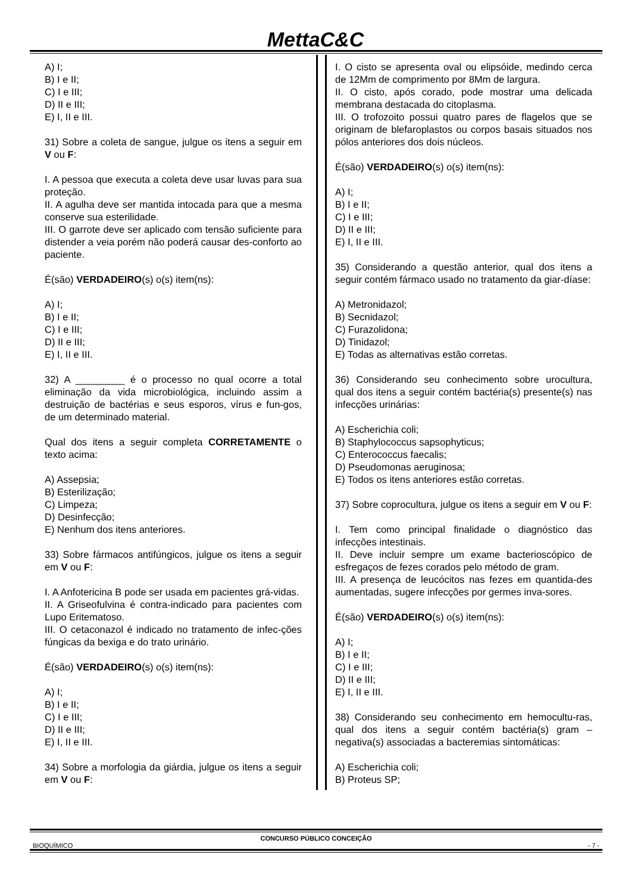MettaC&C
A) I;
B) I e II;
C) I e III;
D) II e III;
E) I, II e III.
31) Sobre a coleta de sangue, julgue os itens a seguir em V ou F:
I. A pessoa que executa a coleta deve usar luvas para sua proteção.
II. A agulha deve ser mantida intocada para que a mesma conserve sua esterilidade.
III. O garrote deve ser aplicado com tensão suficiente para distender a veia porém não poderá causar des-conforto ao paciente.
É(são) VERDADEIRO(s) o(s) item(ns):
A) I;
B) I e II;
C) I e III;
D) II e III;
E) I, II e III.
32) A _________ é o processo no qual ocorre a total eliminação da vida microbiológica, incluindo assim a destruição de bactérias e seus esporos, vírus e fun-gos, de um determinado material.
Qual dos itens a seguir completa CORRETAMENTE o texto acima:
A) Assepsia;
B) Esterilização;
C) Limpeza;
D) Desinfecção;
E) Nenhum dos itens anteriores.
33) Sobre fármacos antifúngicos, julgue os itens a seguir em V ou F:
I. A Anfotericina B pode ser usada em pacientes grá-vidas.
II. A Griseofulvina é contra-indicado para pacientes com Lupo Eritematoso.
III. O cetaconazol é indicado no tratamento de infec-ções fúngicas da bexiga e do trato urinário.
É(são) VERDADEIRO(s) o(s) item(ns):
A) I;
B) I e II;
C) I e III;
D) II e III;
E) I, II e III.
34) Sobre a morfologia da giárdia, julgue os itens a seguir em V ou F:
I. O cisto se apresenta oval ou elipsóide, medindo cerca de 12Mm de comprimento por 8Mm de largura.
II. O cisto, após corado, pode mostrar uma delicada membrana destacada do citoplasma.
III. O trofozoito possui quatro pares de flagelos que se originam de blefaroplastos ou corpos basais situados nos pólos anteriores dos dois núcleos.
É(são) VERDADEIRO(s) o(s) item(ns):
A) I;
B) I e II;
C) I e III;
D) II e III;
E) I, II e III.
35) Considerando a questão anterior, qual dos itens a seguir contém fármaco usado no tratamento da giar-díase:
A) Metronidazol;
B) Secnidazol;
C) Furazolidona;
D) Tinidazol;
E) Todas as alternativas estão corretas.
36) Considerando seu conhecimento sobre urocultura, qual dos itens a seguir contém bactéria(s) presente(s) nas infecções urinárias:
A) Escherichia coli;
B) Staphylococcus sapsophyticus;
C) Enterococcus faecalis;
D) Pseudomonas aeruginosa;
E) Todos os itens anteriores estão corretas.
37) Sobre coprocultura, julgue os itens a seguir em V ou F:
I. Tem como principal finalidade o diagnóstico das infecções intestinais.
II. Deve incluir sempre um exame bacterioscópico de esfregaços de fezes corados pelo método de gram.
III. A presença de leucócitos nas fezes em quantida-des aumentadas, sugere infecções por germes inva-sores.
É(são) VERDADEIRO(s) o(s) item(ns):
A) I;
B) I e II;
C) I e III;
D) II e III;
E) I, II e III.
38) Considerando seu conhecimento em hemocultu-ras, qual dos itens a seguir contém bactéria(s) gram – negativa(s) associadas a bacteremias sintomáticas:
A) Escherichia coli;
B) Proteus SP;
CONCURSO PÚBLICO CONCEIÇÃO
BIOQUÍMICO - 7 -